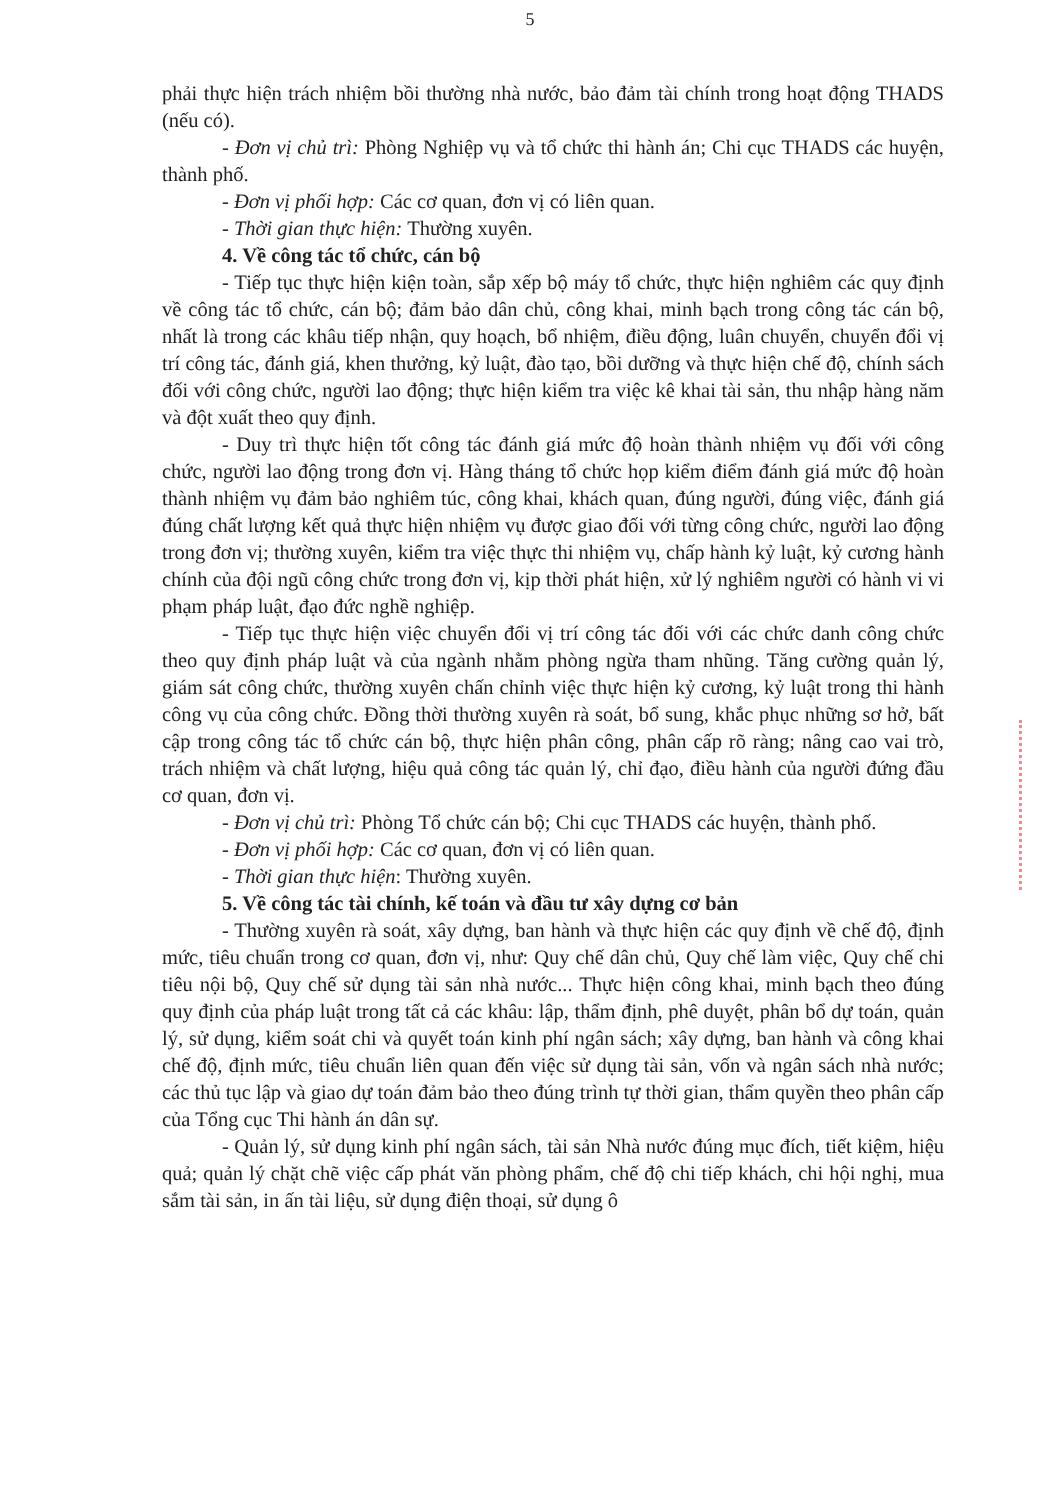5
phải thực hiện trách nhiệm bồi thường nhà nước, bảo đảm tài chính trong hoạt động THADS (nếu có).
- Đơn vị chủ trì: Phòng Nghiệp vụ và tổ chức thi hành án; Chi cục THADS các huyện, thành phố.
- Đơn vị phối hợp: Các cơ quan, đơn vị có liên quan.
- Thời gian thực hiện: Thường xuyên.
4. Về công tác tổ chức, cán bộ
- Tiếp tục thực hiện kiện toàn, sắp xếp bộ máy tổ chức, thực hiện nghiêm các quy định về công tác tổ chức, cán bộ; đảm bảo dân chủ, công khai, minh bạch trong công tác cán bộ, nhất là trong các khâu tiếp nhận, quy hoạch, bổ nhiệm, điều động, luân chuyển, chuyển đổi vị trí công tác, đánh giá, khen thưởng, kỷ luật, đào tạo, bồi dưỡng và thực hiện chế độ, chính sách đối với công chức, người lao động; thực hiện kiểm tra việc kê khai tài sản, thu nhập hàng năm và đột xuất theo quy định.
- Duy trì thực hiện tốt công tác đánh giá mức độ hoàn thành nhiệm vụ đối với công chức, người lao động trong đơn vị. Hàng tháng tổ chức họp kiểm điểm đánh giá mức độ hoàn thành nhiệm vụ đảm bảo nghiêm túc, công khai, khách quan, đúng người, đúng việc, đánh giá đúng chất lượng kết quả thực hiện nhiệm vụ được giao đối với từng công chức, người lao động trong đơn vị; thường xuyên, kiểm tra việc thực thi nhiệm vụ, chấp hành kỷ luật, kỷ cương hành chính của đội ngũ công chức trong đơn vị, kịp thời phát hiện, xử lý nghiêm người có hành vi vi phạm pháp luật, đạo đức nghề nghiệp.
- Tiếp tục thực hiện việc chuyển đổi vị trí công tác đối với các chức danh công chức theo quy định pháp luật và của ngành nhằm phòng ngừa tham nhũng. Tăng cường quản lý, giám sát công chức, thường xuyên chấn chỉnh việc thực hiện kỷ cương, kỷ luật trong thi hành công vụ của công chức. Đồng thời thường xuyên rà soát, bổ sung, khắc phục những sơ hở, bất cập trong công tác tổ chức cán bộ, thực hiện phân công, phân cấp rõ ràng; nâng cao vai trò, trách nhiệm và chất lượng, hiệu quả công tác quản lý, chỉ đạo, điều hành của người đứng đầu cơ quan, đơn vị.
- Đơn vị chủ trì: Phòng Tổ chức cán bộ; Chi cục THADS các huyện, thành phố.
- Đơn vị phối hợp: Các cơ quan, đơn vị có liên quan.
- Thời gian thực hiện: Thường xuyên.
5. Về công tác tài chính, kế toán và đầu tư xây dựng cơ bản
- Thường xuyên rà soát, xây dựng, ban hành và thực hiện các quy định về chế độ, định mức, tiêu chuẩn trong cơ quan, đơn vị, như: Quy chế dân chủ, Quy chế làm việc, Quy chế chi tiêu nội bộ, Quy chế sử dụng tài sản nhà nước... Thực hiện công khai, minh bạch theo đúng quy định của pháp luật trong tất cả các khâu: lập, thẩm định, phê duyệt, phân bổ dự toán, quản lý, sử dụng, kiểm soát chi và quyết toán kinh phí ngân sách; xây dựng, ban hành và công khai chế độ, định mức, tiêu chuẩn liên quan đến việc sử dụng tài sản, vốn và ngân sách nhà nước; các thủ tục lập và giao dự toán đảm bảo theo đúng trình tự thời gian, thẩm quyền theo phân cấp của Tổng cục Thi hành án dân sự.
- Quản lý, sử dụng kinh phí ngân sách, tài sản Nhà nước đúng mục đích, tiết kiệm, hiệu quả; quản lý chặt chẽ việc cấp phát văn phòng phẩm, chế độ chi tiếp khách, chi hội nghị, mua sắm tài sản, in ấn tài liệu, sử dụng điện thoại, sử dụng ô